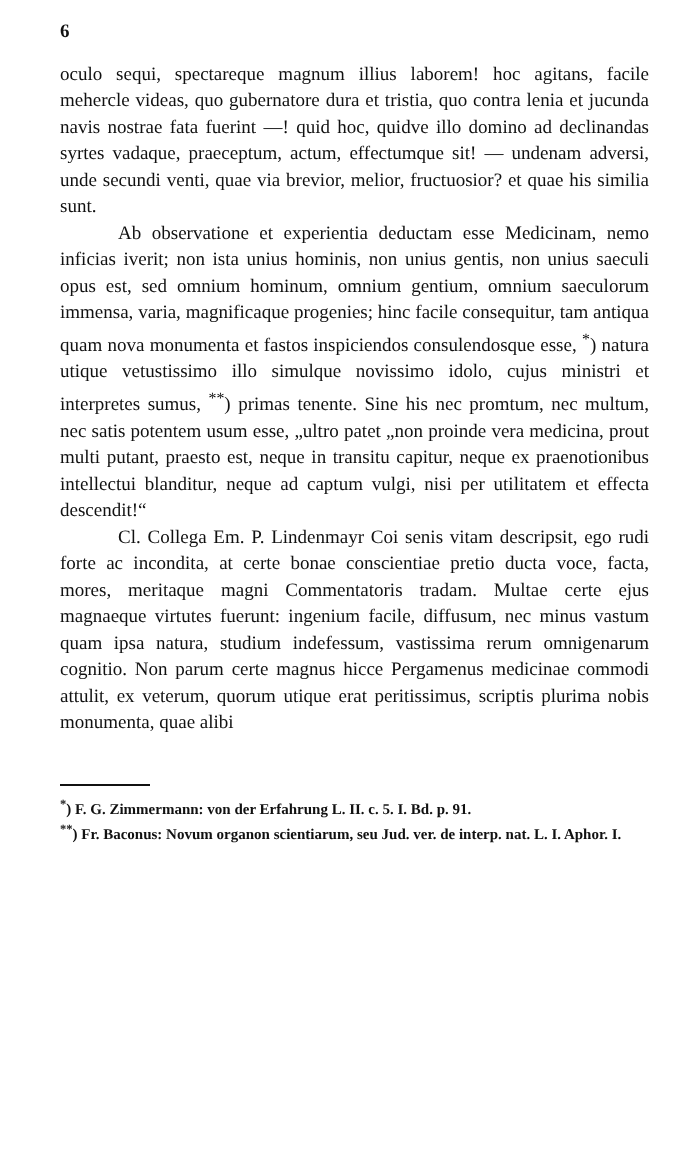6
oculo sequi, spectareque magnum illius laborem! hoc agitans, facile mehercle videas, quo gubernatore dura et tristia, quo contra lenia et jucunda navis nostrae fata fuerint —! quid hoc, quidve illo domino ad declinandas syrtes vadaque, praeceptum, actum, effectumque sit! — undenam adversi, unde secundi venti, quae via brevior, melior, fructuosior? et quae his similia sunt.
Ab observatione et experientia deductam esse Medicinam, nemo inficias iverit; non ista unius hominis, non unius gentis, non unius saeculi opus est, sed omnium hominum, omnium gentium, omnium saeculorum immensa, varia, magnificaque progenies; hinc facile consequitur, tam antiqua quam nova monumenta et fastos inspiciendos consulendosque esse, <sup>*</sup>) natura utique vetustissimo illo simulque novissimo idolo, cujus ministri et interpretes sumus, <sup>**</sup>) primas tenente. Sine his nec promtum, nec multum, nec satis potentem usum esse, „ultro patet „non proinde vera medicina, prout multi putant, praesto est, neque in transitu capitur, neque ex praenotionibus intellectui blanditur, neque ad captum vulgi, nisi per utilitatem et effecta descendit!“
Cl. Collega Em. P. Lindenmayr Coi senis vitam descripsit, ego rudi forte ac incondita, at certe bonae conscientiae pretio ducta voce, facta, mores, meritaque magni Commentatoris tradam. Multae certe ejus magnaeque virtutes fuerunt: ingenium facile, diffusum, nec minus vastum quam ipsa natura, studium indefessum, vastissima rerum omnigenarum cognitio. Non parum certe magnus hicce Pergamenus medicinae commodi attulit, ex veterum, quorum utique erat peritissimus, scriptis plurima nobis monumenta, quae alibi
<sup>*</sup>) F. G. Zimmermann: von der Erfahrung L. II. c. 5. I. Bd. p. 91.
<sup>**</sup>) Fr. Baconus: Novum organon scientiarum, seu Jud. ver. de interp. nat. L. I. Aphor. I.